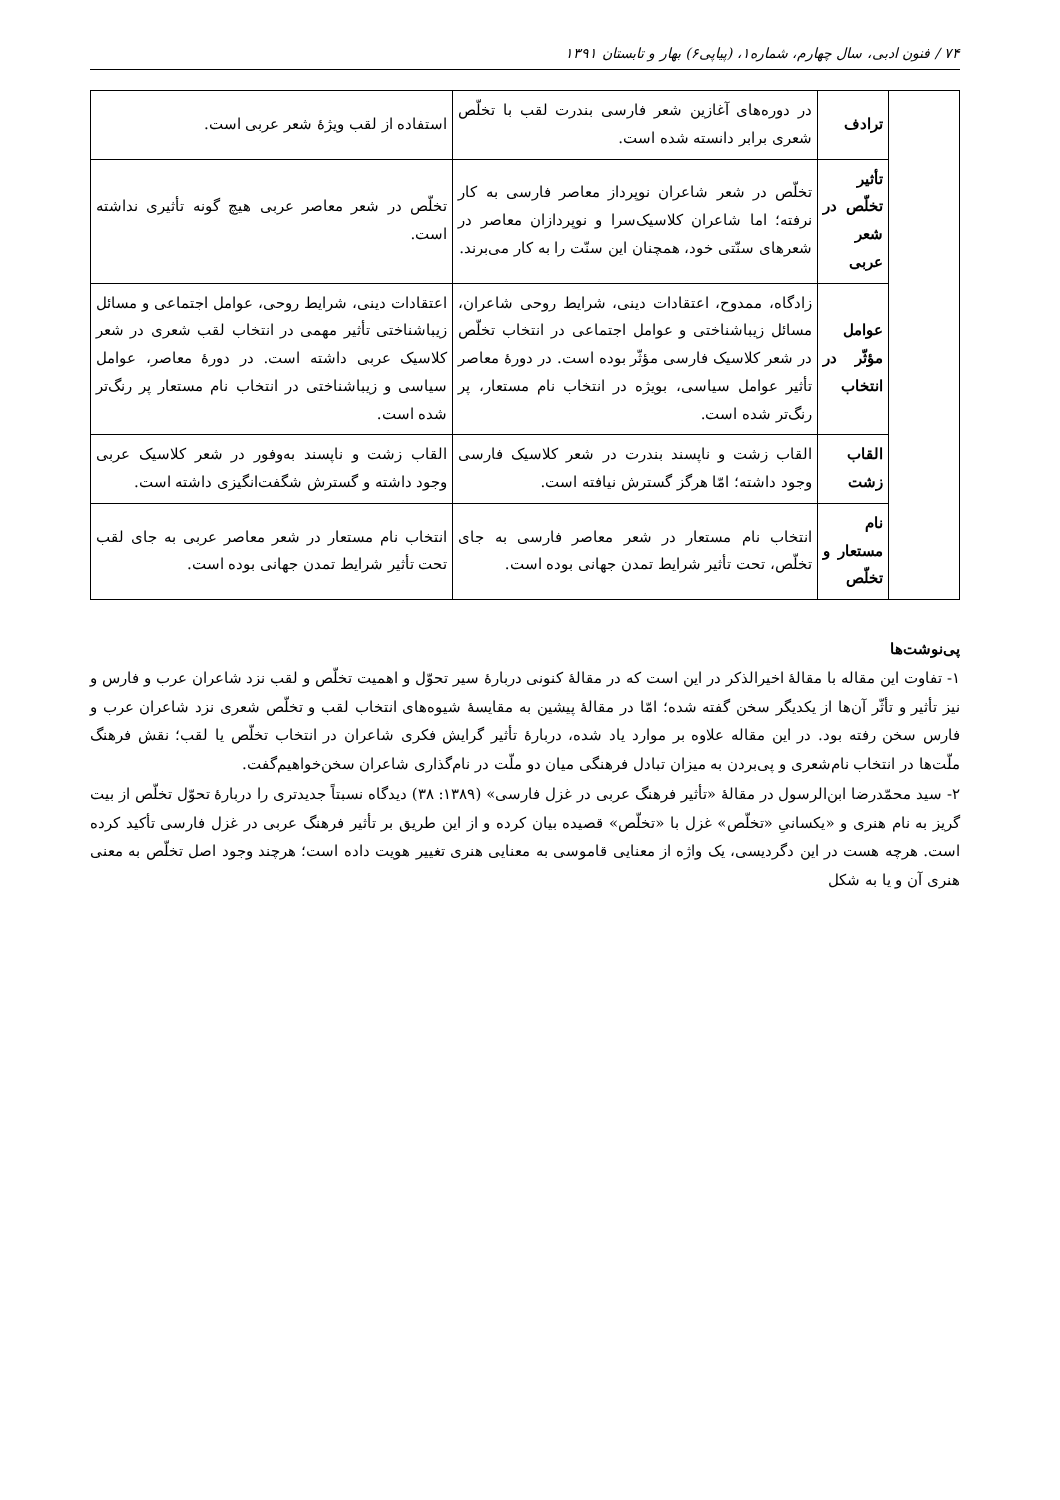۷۴ / فنون ادبی، سال چهارم، شماره۱، (پیاپی۶) بهار و تابستان ۱۳۹۱
| | ترادف | در دوره‌های آغازین شعر فارسی بندرت لقب با تخلّص شعری برابر دانسته شده است. | استفاده از لقب ویژۀ شعر عربی است. |
| | تأثیر تخلّص در شعر عربی | تخلّص در شعر شاعران نوپرداز معاصر فارسی به کار نرفته؛ اما شاعران کلاسیک‌سرا و نوپردازان معاصر در شعرهای سنّتی خود، همچنان این سنّت را به کار می‌برند. | تخلّص در شعر معاصر عربی هیچ گونه تأثیری نداشته است. |
| | عوامل مؤثّر در انتخاب | زادگاه، ممدوح، اعتقادات دینی، شرایط روحی شاعران، مسائل زیباشناختی و عوامل اجتماعی در انتخاب تخلّص در شعر کلاسیک فارسی مؤثّر بوده است. در دورۀ معاصر تأثیر عوامل سیاسی، بویژه در انتخاب نام مستعار، پر رنگ‌تر شده است. | اعتقادات دینی، شرایط روحی، عوامل اجتماعی و مسائل زیباشناختی تأثیر مهمی در انتخاب لقب شعری در شعر کلاسیک عربی داشته است. در دورۀ معاصر، عوامل سیاسی و زیباشناختی در انتخاب نام مستعار پر رنگ‌تر شده است. |
| | القاب زشت | القاب زشت و ناپسند بندرت در شعر کلاسیک فارسی وجود داشته؛ امّا هرگز گسترش نیافته است. | القاب زشت و ناپسند به‌وفور در شعر کلاسیک عربی وجود داشته و گسترش شگفت‌انگیزی داشته است. |
| | نام مستعار و تخلّص | انتخاب نام مستعار در شعر معاصر فارسی به جای تخلّص، تحت تأثیر شرایط تمدن جهانی بوده است. | انتخاب نام مستعار در شعر معاصر عربی به جای لقب تحت تأثیر شرایط تمدن جهانی بوده است. |
پی‌نوشت‌ها
۱- تفاوت این مقاله با مقالۀ اخیرالذکر در این است که در مقالۀ کنونی دربارۀ سیر تحوّل و اهمیت تخلّص و لقب نزد شاعران عرب و فارس و نیز تأثیر و تأثّر آن‌ها از یکدیگر سخن گفته شده؛ امّا در مقالۀ پیشین به مقایسۀ شیوه‌های انتخاب لقب و تخلّص شعری نزد شاعران عرب و فارس سخن رفته بود. در این مقاله علاوه بر موارد یاد شده، دربارۀ تأثیر گرایش فکری شاعران در انتخاب تخلّص یا لقب؛ نقش فرهنگ ملّت‌ها در انتخاب نام‌شعری و پی‌بردن به میزان تبادل فرهنگی میان دو ملّت در نام‌گذاری شاعران سخن‌خواهیم‌گفت.
۲- سید محمّدرضا ابن‌الرسول در مقالۀ «تأثیر فرهنگ عربی در غزل فارسی» (۱۳۸۹: ۳۸) دیدگاه نسبتاً جدیدتری را دربارۀ تحوّل تخلّص از بیت گریز به نام هنری و «یکسانیِ «تخلّص» غزل با «تخلّص» قصیده بیان کرده و از این طریق بر تأثیر فرهنگ عربی در غزل فارسی تأکید کرده است. هرچه هست در این دگردیسی، یک واژه از معنایی قاموسی به معنایی هنری تغییر هویت داده است؛ هرچند وجود اصل تخلّص به معنی هنری آن و یا به شکل